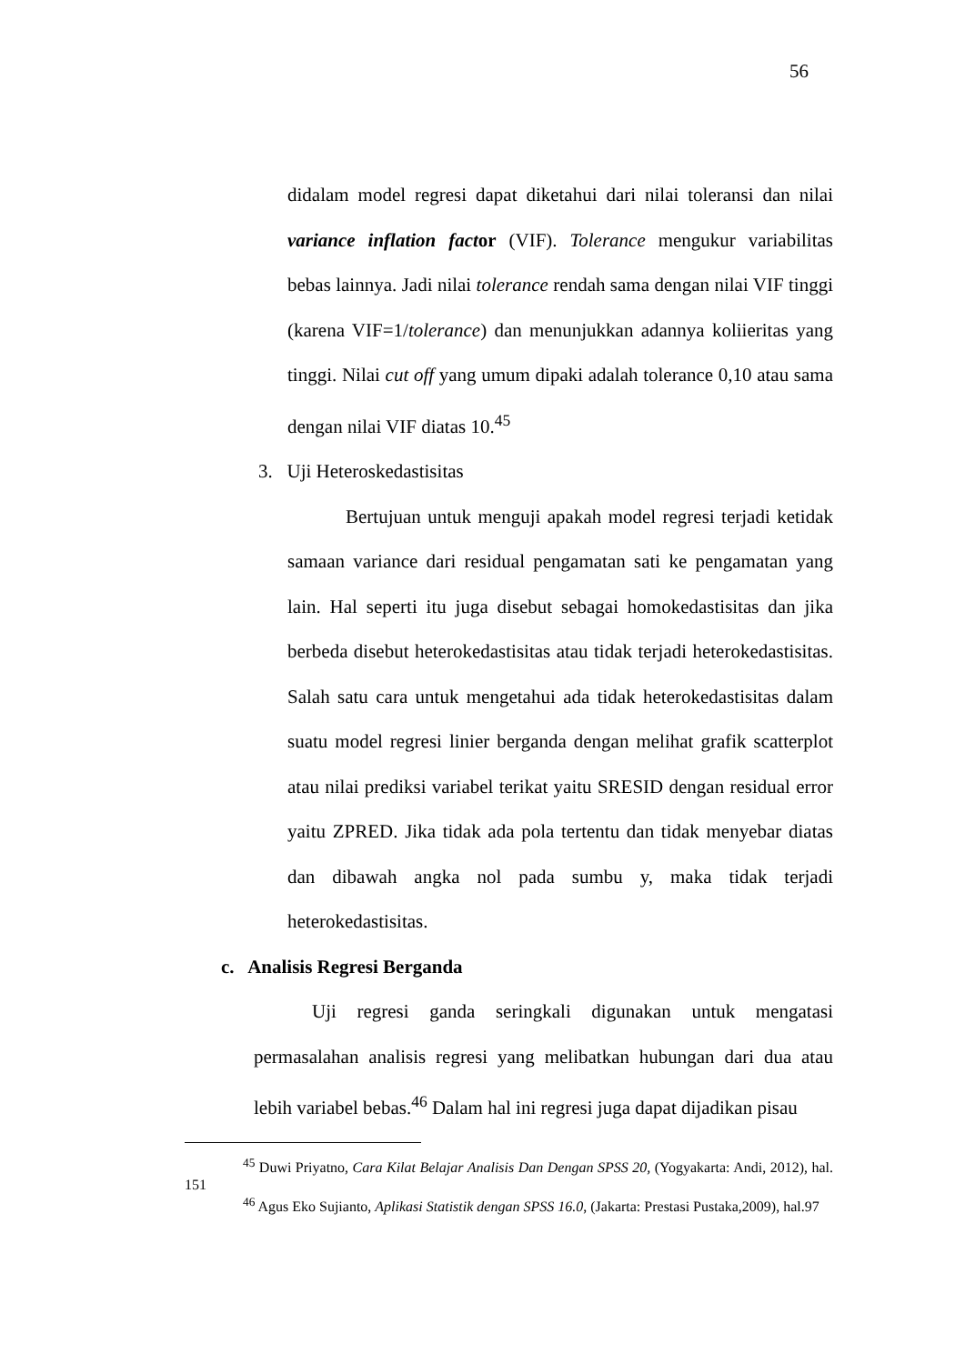56
didalam model regresi dapat diketahui dari nilai toleransi dan nilai variance inflation factor (VIF). Tolerance mengukur variabilitas bebas lainnya. Jadi nilai tolerance rendah sama dengan nilai VIF tinggi (karena VIF=1/tolerance) dan menunjukkan adannya koliieritas yang tinggi. Nilai cut off yang umum dipaki adalah tolerance 0,10 atau sama dengan nilai VIF diatas 10.<sup>45</sup>
3. Uji Heteroskedastisitas
Bertujuan untuk menguji apakah model regresi terjadi ketidak samaan variance dari residual pengamatan sati ke pengamatan yang lain. Hal seperti itu juga disebut sebagai homokedastisitas dan jika berbeda disebut heterokedastisitas atau tidak terjadi heterokedastisitas. Salah satu cara untuk mengetahui ada tidak heterokedastisitas dalam suatu model regresi linier berganda dengan melihat grafik scatterplot atau nilai prediksi variabel terikat yaitu SRESID dengan residual error yaitu ZPRED. Jika tidak ada pola tertentu dan tidak menyebar diatas dan dibawah angka nol pada sumbu y, maka tidak terjadi heterokedastisitas.
c. Analisis Regresi Berganda
Uji regresi ganda seringkali digunakan untuk mengatasi permasalahan analisis regresi yang melibatkan hubungan dari dua atau lebih variabel bebas.<sup>46</sup> Dalam hal ini regresi juga dapat dijadikan pisau
<sup>45</sup> Duwi Priyatno, Cara Kilat Belajar Analisis Dan Dengan SPSS 20, (Yogyakarta: Andi, 2012), hal. 151
<sup>46</sup> Agus Eko Sujianto, Aplikasi Statistik dengan SPSS 16.0, (Jakarta: Prestasi Pustaka,2009), hal.97